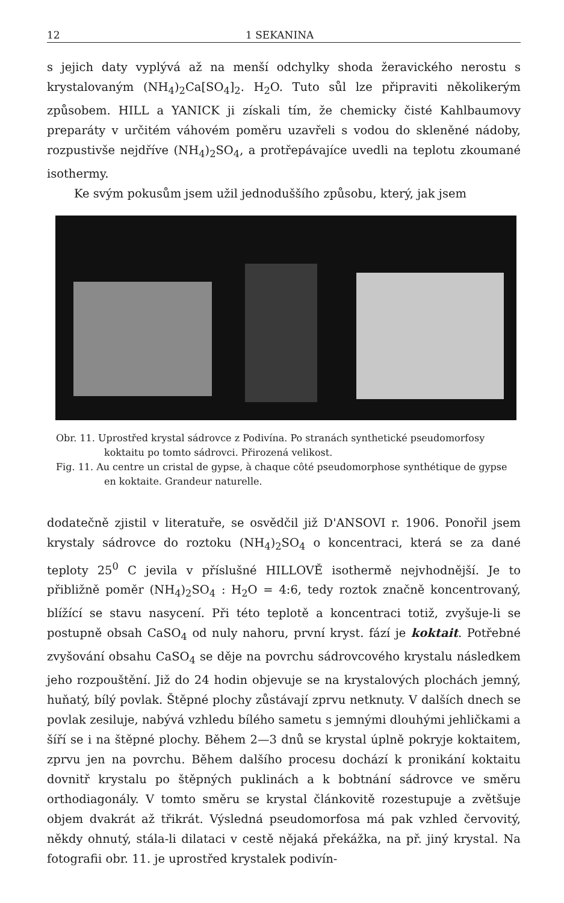12 1 SEKANINA
s jejich daty vyplývá až na menší odchylky shoda žeravického nerostu s krystalovaným (NH<sub>4</sub>)<sub>2</sub>Ca[SO<sub>4</sub>]<sub>2</sub>. H<sub>2</sub>O. Tuto sůl lze připraviti několikerým způsobem. HILL a YANICK ji získali tím, že chemicky čisté Kahlbaumovy preparáty v určitém váhovém poměru uzavřeli s vodou do skleněné nádoby, rozpustivše nejdříve (NH<sub>4</sub>)<sub>2</sub>SO<sub>4</sub>, a protřepávajíce uvedli na teplotu zkoumané isothermy.
Ke svým pokusům jsem užil jednoduššího způsobu, který, jak jsem
Obr. 11. Uprostřed krystal sádrovce z Podivína. Po stranách synthetické pseudomorfosy koktaitu po tomto sádrovci. Přirozená velikost.
Fig. 11. Au centre un cristal de gypse, à chaque côté pseudomorphose synthétique de gypse en koktaite. Grandeur naturelle.
dodatečně zjistil v literatuře, se osvědčil již D'ANSOVI r. 1906. Ponořil jsem krystaly sádrovce do roztoku (NH<sub>4</sub>)<sub>2</sub>SO<sub>4</sub> o koncentraci, která se za dané teploty 25<sup>0</sup> C jevila v příslušné HILLOVĚ isothermě nejvhodnější. Je to přibližně poměr (NH<sub>4</sub>)<sub>2</sub>SO<sub>4</sub> : H<sub>2</sub>O = 4:6, tedy roztok značně koncentrovaný, blížící se stavu nasycení. Při této teplotě a koncentraci totiž, zvyšuje-li se postupně obsah CaSO<sub>4</sub> od nuly nahoru, první kryst. fází je koktait. Potřebné zvyšování obsahu CaSO<sub>4</sub> se děje na povrchu sádrovcového krystalu následkem jeho rozpouštění. Již do 24 hodin objevuje se na krystalových plochách jemný, huňatý, bílý povlak. Štěpné plochy zůstávají zprvu netknuty. V dalších dnech se povlak zesiluje, nabývá vzhledu bílého sametu s jemnými dlouhými jehličkami a šíří se i na štěpné plochy. Během 2—3 dnů se krystal úplně pokryje koktaitem, zprvu jen na povrchu. Během dalšího procesu dochází k pronikání koktaitu dovnitř krystalu po štěpných puklinách a k bobtnání sádrovce ve směru orthodiagonály. V tomto směru se krystal článkovitě rozestupuje a zvětšuje objem dvakrát až třikrát. Výsledná pseudomorfosa má pak vzhled červovitý, někdy ohnutý, stála-li dilataci v cestě nějaká překážka, na př. jiný krystal. Na fotografii obr. 11. je uprostřed krystalek podivín-